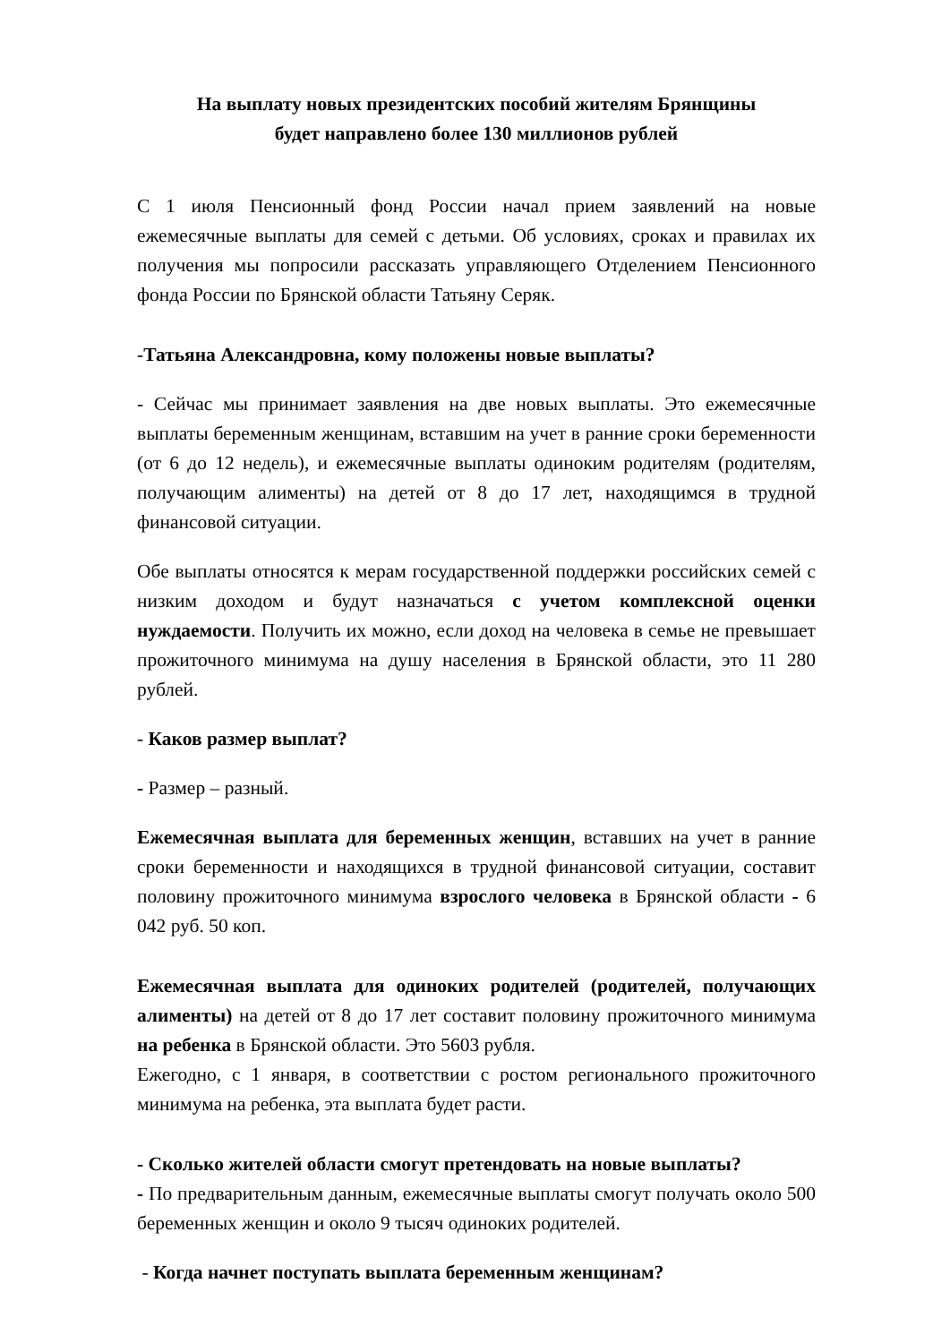На выплату новых президентских пособий жителям Брянщины
будет направлено более 130 миллионов рублей
С 1 июля Пенсионный фонд России начал прием заявлений на новые ежемесячные выплаты для семей с детьми. Об условиях, сроках и правилах их получения мы попросили рассказать управляющего Отделением Пенсионного фонда России по Брянской области Татьяну Серяк.
-Татьяна Александровна, кому положены новые выплаты?
- Сейчас мы принимает заявления на две новых выплаты. Это ежемесячные выплаты беременным женщинам, вставшим на учет в ранние сроки беременности (от 6 до 12 недель), и ежемесячные выплаты одиноким родителям (родителям, получающим алименты) на детей от 8 до 17 лет, находящимся в трудной финансовой ситуации.
Обе выплаты относятся к мерам государственной поддержки российских семей с низким доходом и будут назначаться с учетом комплексной оценки нуждаемости. Получить их можно, если доход на человека в семье не превышает прожиточного минимума на душу населения в Брянской области, это 11 280 рублей.
- Каков размер выплат?
- Размер – разный.
Ежемесячная выплата для беременных женщин, вставших на учет в ранние сроки беременности и находящихся в трудной финансовой ситуации, составит половину прожиточного минимума взрослого человека в Брянской области - 6 042 руб. 50 коп.
Ежемесячная выплата для одиноких родителей (родителей, получающих алименты) на детей от 8 до 17 лет составит половину прожиточного минимума на ребенка в Брянской области. Это 5603 рубля.
Ежегодно, с 1 января, в соответствии с ростом регионального прожиточного минимума на ребенка, эта выплата будет расти.
- Сколько жителей области смогут претендовать на новые выплаты?
- По предварительным данным, ежемесячные выплаты смогут получать около 500 беременных женщин и около 9 тысяч одиноких родителей.
- Когда начнет поступать выплата беременным женщинам?